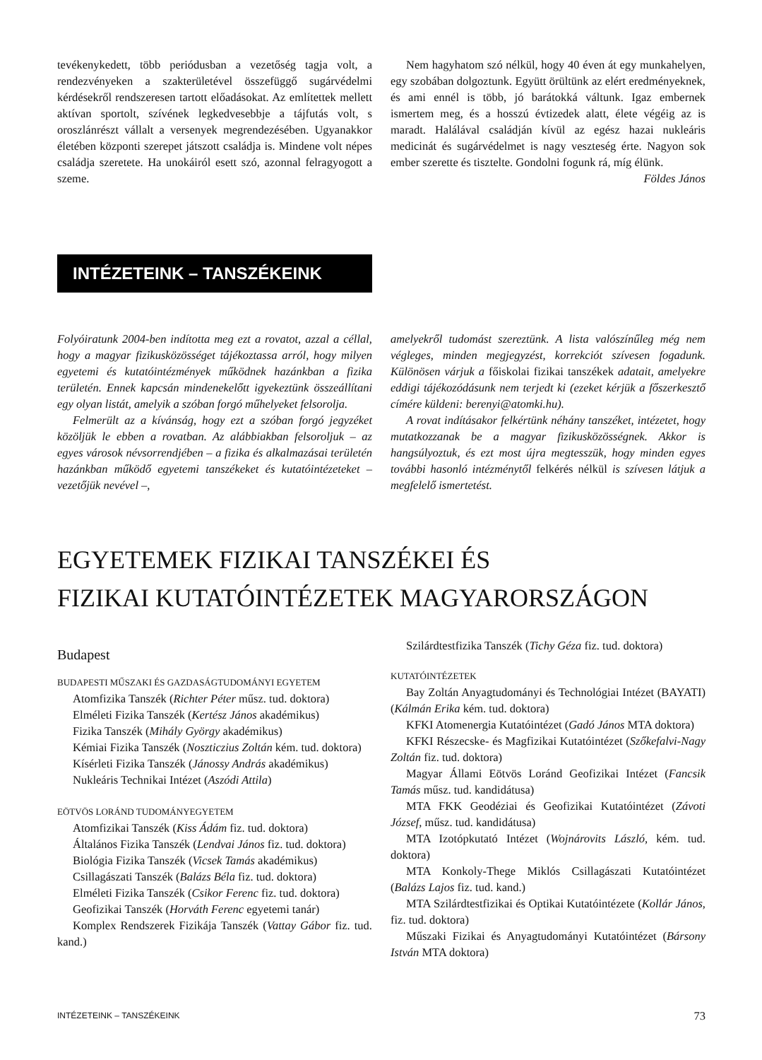tevékenykedett, több periódusban a vezetőség tagja volt, a rendezvényeken a szakterületével összefüggő sugárvédelmi kérdésekről rendszeresen tartott előadásokat. Az említettek mellett aktívan sportolt, szívének legkedvesebbje a tájfutás volt, s oroszlánrészt vállalt a versenyek megrendezésében. Ugyanakkor életében központi szerepet játszott családja is. Mindene volt népes családja szeretete. Ha unokáiról esett szó, azonnal felragyogott a szeme.
Nem hagyhatom szó nélkül, hogy 40 éven át egy munkahelyen, egy szobában dolgoztunk. Együtt örültünk az elért eredményeknek, és ami ennél is több, jó barátokká váltunk. Igaz embernek ismertem meg, és a hosszú évtizedek alatt, élete végéig az is maradt. Halálával családján kívül az egész hazai nukleáris medicinát és sugárvédelmet is nagy veszteség érte. Nagyon sok ember szerette és tisztelte. Gondolni fogunk rá, míg élünk.
Földes János
INTÉZETEINK – TANSZÉKEINK
Folyóiratunk 2004-ben indította meg ezt a rovatot, azzal a céllal, hogy a magyar fizikusközösséget tájékoztassa arról, hogy milyen egyetemi és kutatóintézmények működnek hazánkban a fizika területén. Ennek kapcsán mindenekelőtt igyekeztünk összeállítani egy olyan listát, amelyik a szóban forgó műhelyeket felsorolja.
Felmerült az a kívánság, hogy ezt a szóban forgó jegyzéket közöljük le ebben a rovatban. Az alábbiakban felsoroljuk – az egyes városok névsorrendjében – a fizika és alkalmazásai területén hazánkban működő egyetemi tanszékeket és kutatóintézeteket – vezetőjük nevével –,
amelyekről tudomást szereztünk. A lista valószínűleg még nem végleges, minden megjegyzést, korrekciót szívesen fogadunk. Különösen várjuk a főiskolai fizikai tanszékek adatait, amelyekre eddigi tájékozódásunk nem terjedt ki (ezeket kérjük a főszerkesztő címére küldeni: berenyi@atomki.hu).
A rovat indításakor felkértünk néhány tanszéket, intézetet, hogy mutatkozzanak be a magyar fizikusközösségnek. Akkor is hangsúlyoztuk, és ezt most újra megtesszük, hogy minden egyes további hasonló intézménytől felkérés nélkül is szívesen látjuk a megfelelő ismertetést.
EGYETEMEK FIZIKAI TANSZÉKEI ÉS
FIZIKAI KUTATÓINTÉZETEK MAGYARORSZÁGON
Budapest
BUDAPESTI MŰSZAKI ÉS GAZDASÁGTUDOMÁNYI EGYETEM
Atomfizika Tanszék (Richter Péter műsz. tud. doktora)
Elméleti Fizika Tanszék (Kertész János akadémikus)
Fizika Tanszék (Mihály György akadémikus)
Kémiai Fizika Tanszék (Noszticzius Zoltán kém. tud. doktora)
Kísérleti Fizika Tanszék (Jánossy András akadémikus)
Nukleáris Technikai Intézet (Aszódi Attila)
EÖTVÖS LORÁND TUDOMÁNYEGYETEM
Atomfizikai Tanszék (Kiss Ádám fiz. tud. doktora)
Általános Fizika Tanszék (Lendvai János fiz. tud. doktora)
Biológia Fizika Tanszék (Vicsek Tamás akadémikus)
Csillagászati Tanszék (Balázs Béla fiz. tud. doktora)
Elméleti Fizika Tanszék (Csikor Ferenc fiz. tud. doktora)
Geofizikai Tanszék (Horváth Ferenc egyetemi tanár)
Komplex Rendszerek Fizikája Tanszék (Vattay Gábor fiz. tud. kand.)
Szilárdtestfizika Tanszék (Tichy Géza fiz. tud. doktora)
KUTATÓINTÉZETEK
Bay Zoltán Anyagtudományi és Technológiai Intézet (BAYATI) (Kálmán Erika kém. tud. doktora)
KFKI Atomenergia Kutatóintézet (Gadó János MTA doktora)
KFKI Részecske- és Magfizikai Kutatóintézet (Szőkefalvi-Nagy Zoltán fiz. tud. doktora)
Magyar Állami Eötvös Loránd Geofizikai Intézet (Fancsik Tamás műsz. tud. kandidátusa)
MTA FKK Geodéziai és Geofizikai Kutatóintézet (Závoti József, műsz. tud. kandidátusa)
MTA Izotópkutató Intézet (Wojnárovits László, kém. tud. doktora)
MTA Konkoly-Thege Miklós Csillagászati Kutatóintézet (Balázs Lajos fiz. tud. kand.)
MTA Szilárdtestfizikai és Optikai Kutatóintézete (Kollár János, fiz. tud. doktora)
Műszaki Fizikai és Anyagtudományi Kutatóintézet (Bársony István MTA doktora)
INTÉZETEINK – TANSZÉKEINK 73